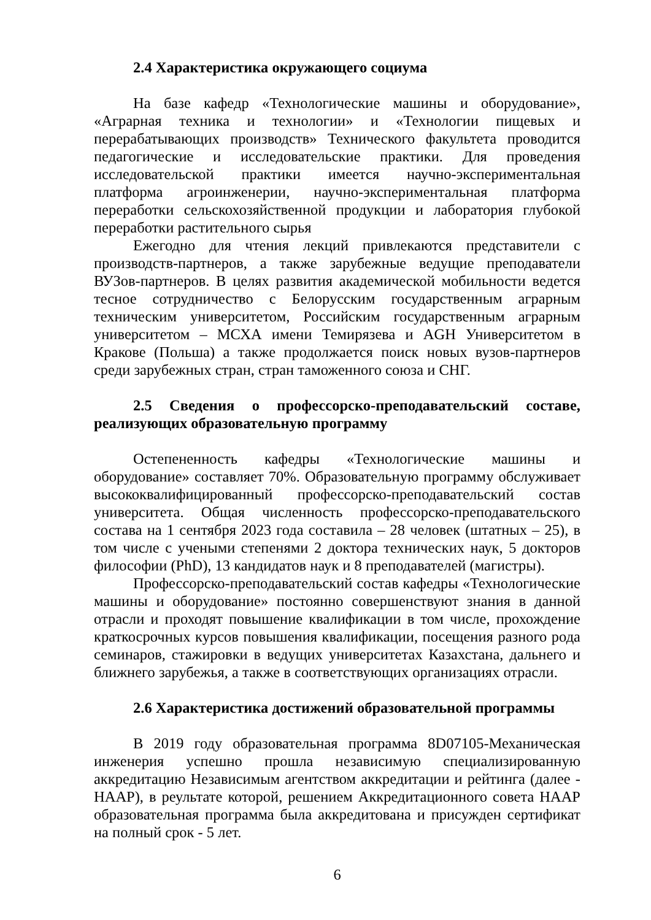2.4 Характеристика окружающего социума
На базе кафедр «Технологические машины и оборудование», «Аграрная техника и технологии» и «Технологии пищевых и перерабатывающих производств» Технического факультета проводится педагогические и исследовательские практики. Для проведения исследовательской практики имеется научно-экспериментальная платформа агроинженерии, научно-экспериментальная платформа переработки сельскохозяйственной продукции и лаборатория глубокой переработки растительного сырья
Ежегодно для чтения лекций привлекаются представители с производств-партнеров, а также зарубежные ведущие преподаватели ВУЗов-партнеров. В целях развития академической мобильности ведется тесное сотрудничество с Белорусским государственным аграрным техническим университетом, Российским государственным аграрным университетом – МСХА имени Темирязева и AGH Университетом в Кракове (Польша) а также продолжается поиск новых вузов-партнеров среди зарубежных стран, стран таможенного союза и СНГ.
2.5 Сведения о профессорско-преподавательский составе, реализующих образовательную программу
Остепененность кафедры «Технологические машины и оборудование» составляет 70%. Образовательную программу обслуживает высококвалифицированный профессорско-преподавательский состав университета. Общая численность профессорско-преподавательского состава на 1 сентября 2023 года составила – 28 человек (штатных – 25), в том числе с учеными степенями 2 доктора технических наук, 5 докторов философии (PhD), 13 кандидатов наук и 8 преподавателей (магистры).
Профессорско-преподавательский состав кафедры «Технологические машины и оборудование» постоянно совершенствуют знания в данной отрасли и проходят повышение квалификации в том числе, прохождение краткосрочных курсов повышения квалификации, посещения разного рода семинаров, стажировки в ведущих университетах Казахстана, дальнего и ближнего зарубежья, а также в соответствующих организациях отрасли.
2.6 Характеристика достижений образовательной программы
В 2019 году образовательная программа 8D07105-Механическая инженерия успешно прошла независимую специализированную аккредитацию Независимым агентством аккредитации и рейтинга (далее - НААР), в реультате которой, решением Аккредитационного совета НААР образовательная программа была аккредитована и присужден сертификат на полный срок - 5 лет.
6